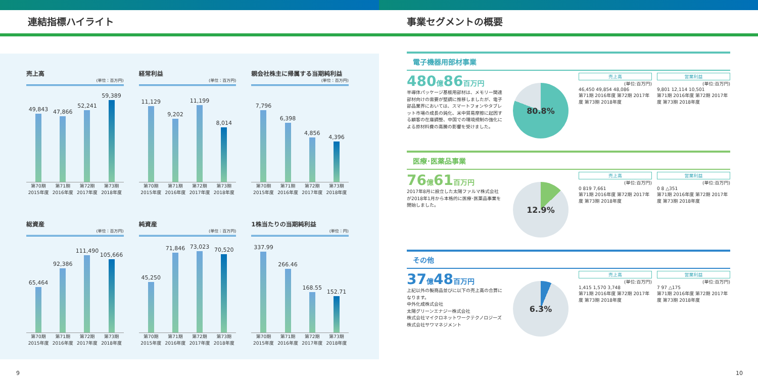連結指標ハイライト
売上高
(単位：百万円)
49,843
47,866
52,241
59,389
第70期 2015年度 第71期 2016年度 第72期 2017年度 第73期 2018年度
経常利益
(単位：百万円)
11,129
9,202
11,199
8,014
第70期 2015年度 第71期 2016年度 第72期 2017年度 第73期 2018年度
親会社株主に帰属する当期純利益
(単位：百万円)
7,796
6,398
4,856
4,396
第70期 2015年度 第71期 2016年度 第72期 2017年度 第73期 2018年度
総資産
(単位：百万円)
65,464
92,386
111,490
105,666
第70期 2015年度 第71期 2016年度 第72期 2017年度 第73期 2018年度
純資産
(単位：百万円)
45,250
71,846
73,023
70,520
第70期 2015年度 第71期 2016年度 第72期 2017年度 第73期 2018年度
1株当たりの当期純利益
(単位：円)
337.99
266.46
168.55
152.71
第70期 2015年度 第71期 2016年度 第72期 2017年度 第73期 2018年度
9
事業セグメントの概要
電子機器用部材事業
480億86百万円
半導体パッケージ基板用部材は、メモリー関連部材向けの需要が堅調に推移しましたが、電子部品業界においては、スマートフォンやタブレット市場の成長の鈍化、米中貿易摩擦に起因する顧客の在庫調整、中国での環境規制の強化による原材料費の高騰の影響を受けました。
80.8%
売上高
(単位:百万円)
46,450 49,854 48,086
第71期 2016年度 第72期 2017年度 第73期 2018年度
営業利益
(単位:百万円)
9,801 12,114 10,501
第71期 2016年度 第72期 2017年度 第73期 2018年度
医療･医薬品事業
76億61百万円
2017年8月に設立した太陽ファルマ株式会社が2018年1月から本格的に医療･医薬品事業を開始しました。
12.9%
売上高
(単位:百万円)
0 819 7,661
第71期 2016年度 第72期 2017年度 第73期 2018年度
営業利益
(単位:百万円)
0 8 △351
第71期 2016年度 第72期 2017年度 第73期 2018年度
その他
37億48百万円
上記以外の製商品並びに以下の売上高の合算になります。
中外化成株式会社
太陽グリーンエナジー株式会社
株式会社マイクロネットワークテクノロジーズ
株式会社サワマネジメント
6.3%
売上高
(単位:百万円)
1,415 1,570 3,748
第71期 2016年度 第72期 2017年度 第73期 2018年度
営業利益
(単位:百万円)
7 97 △175
第71期 2016年度 第72期 2017年度 第73期 2018年度
10